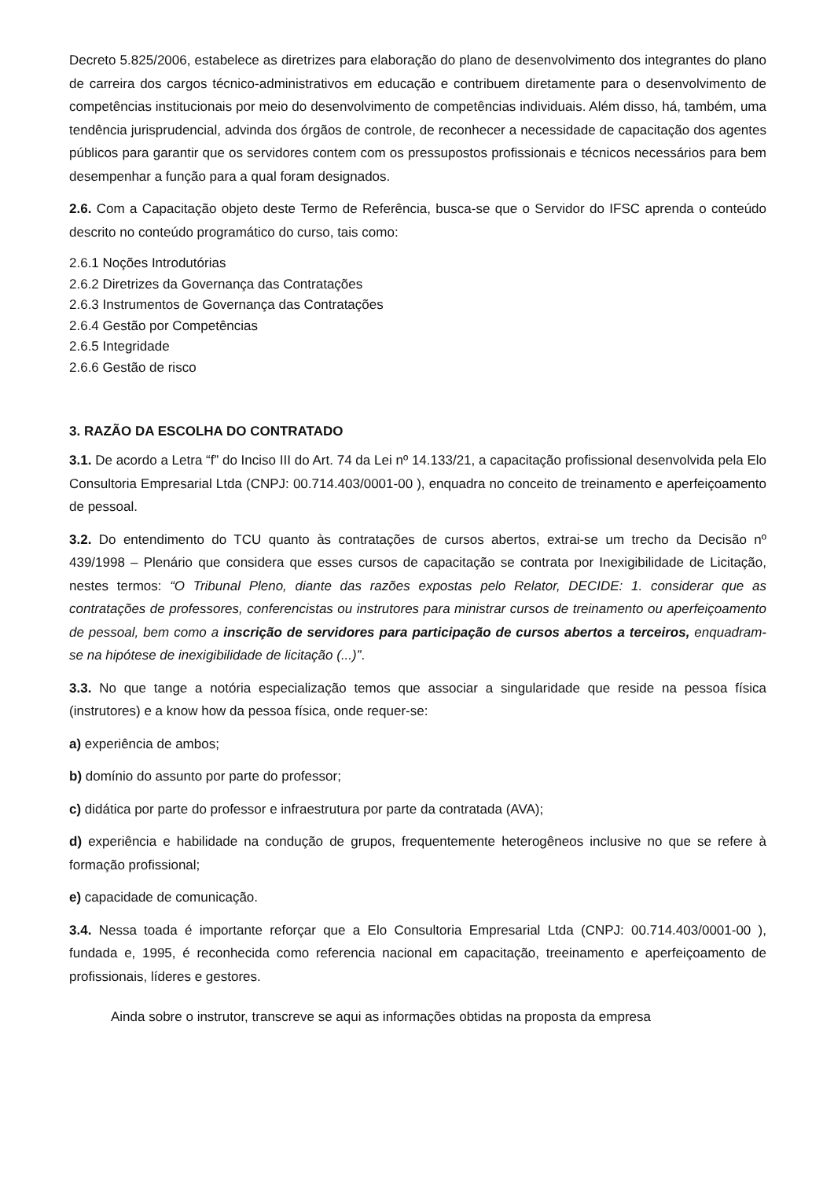Decreto 5.825/2006, estabelece as diretrizes para elaboração do plano de desenvolvimento dos integrantes do plano de carreira dos cargos técnico-administrativos em educação e contribuem diretamente para o desenvolvimento de competências institucionais por meio do desenvolvimento de competências individuais. Além disso, há, também, uma tendência jurisprudencial, advinda dos órgãos de controle, de reconhecer a necessidade de capacitação dos agentes públicos para garantir que os servidores contem com os pressupostos profissionais e técnicos necessários para bem desempenhar a função para a qual foram designados.
2.6. Com a Capacitação objeto deste Termo de Referência, busca-se que o Servidor do IFSC aprenda o conteúdo descrito no conteúdo programático do curso, tais como:
2.6.1 Noções Introdutórias
2.6.2 Diretrizes da Governança das Contratações
2.6.3 Instrumentos de Governança das Contratações
2.6.4 Gestão por Competências
2.6.5 Integridade
2.6.6 Gestão de risco
3. RAZÃO DA ESCOLHA DO CONTRATADO
3.1. De acordo a Letra “f” do Inciso III do Art. 74 da Lei nº 14.133/21, a capacitação profissional desenvolvida pela Elo Consultoria Empresarial Ltda (CNPJ: 00.714.403/0001-00 ), enquadra no conceito de treinamento e aperfeiçoamento de pessoal.
3.2. Do entendimento do TCU quanto às contratações de cursos abertos, extrai-se um trecho da Decisão nº 439/1998 – Plenário que considera que esses cursos de capacitação se contrata por Inexigibilidade de Licitação, nestes termos: “O Tribunal Pleno, diante das razões expostas pelo Relator, DECIDE: 1. considerar que as contratações de professores, conferencistas ou instrutores para ministrar cursos de treinamento ou aperfeiçoamento de pessoal, bem como a inscrição de servidores para participação de cursos abertos a terceiros, enquadram- se na hipótese de inexigibilidade de licitação (...)”.
3.3. No que tange a notória especialização temos que associar a singularidade que reside na pessoa física (instrutores) e a know how da pessoa física, onde requer-se:
a) experiência de ambos;
b) domínio do assunto por parte do professor;
c) didática por parte do professor e infraestrutura por parte da contratada (AVA);
d) experiência e habilidade na condução de grupos, frequentemente heterogêneos inclusive no que se refere à formação profissional;
e) capacidade de comunicação.
3.4. Nessa toada é importante reforçar que a Elo Consultoria Empresarial Ltda (CNPJ: 00.714.403/0001-00 ), fundada e, 1995, é reconhecida como referencia nacional em capacitação, treeinamento e aperfeiçoamento de profissionais, líderes e gestores.
Ainda sobre o instrutor, transcreve se aqui as informações obtidas na proposta da empresa